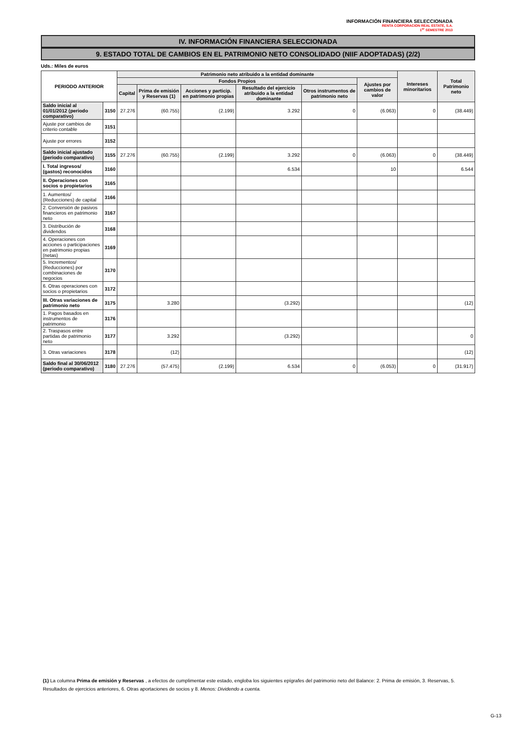INFORMACIÓN FINANCIERA SELECCIONADA
RENTA CORPORACION REAL ESTATE, S.A.
1<sup>er</sup> SEMESTRE 2013
IV. INFORMACIÓN FINANCIERA SELECCIONADA
9. ESTADO TOTAL DE CAMBIOS EN EL PATRIMONIO NETO CONSOLIDADO (NIIF ADOPTADAS) (2/2)
Uds.: Miles de euros
| PERIODO ANTERIOR | | Patrimonio neto atribuido a la entidad dominante | | | | | | Intereses minoritarios | Total Patrimonio neto |
| --- | --- | --- | --- | --- | --- | --- | --- | --- | --- |
| | | Fondos Propios | | | | | Ajustes por cambios de valor | | |
| | | Capital | Prima de emisión y Reservas (1) | Acciones y particip. en patrimonio propias | Resultado del ejercicio atribuido a la entidad dominante | Otros instrumentos de patrimonio neto | | | |
| Saldo inicial al 01/01/2012 (periodo comparativo) | 3150 | 27.276 | (60.755) | (2.199) | 3.292 | 0 | (6.063) | 0 | (38.449) |
| Ajuste por cambios de criterio contable | 3151 | | | | | | | | |
| Ajuste por errores | 3152 | | | | | | | | |
| Saldo inicial ajustado (periodo comparativo) | 3155 | 27.276 | (60.755) | (2.199) | 3.292 | 0 | (6.063) | 0 | (38.449) |
| I. Total ingresos/ (gastos) reconocidos | 3160 | | | | 6.534 | | 10 | | 6.544 |
| II. Operaciones con socios o propietarios | 3165 | | | | | | | | |
| 1. Aumentos/ (Reducciones) de capital | 3166 | | | | | | | | |
| 2. Conversión de pasivos financieros en patrimonio neto | 3167 | | | | | | | | |
| 3. Distribución de dividendos | 3168 | | | | | | | | |
| 4. Operaciones con acciones o participaciones en patrimonio propias (netas) | 3169 | | | | | | | | |
| 5. Incrementos/ (Reducciones) por combinaciones de negocios | 3170 | | | | | | | | |
| 6. Otras operaciones con socios o propietarios | 3172 | | | | | | | | |
| III. Otras variaciones de patrimonio neto | 3175 | | 3.280 | | (3.292) | | | | (12) |
| 1. Pagos basados en instrumentos de patrimonio | 3176 | | | | | | | | |
| 2. Traspasos entre partidas de patrimonio neto | 3177 | | 3.292 | | (3.292) | | | | 0 |
| 3. Otras variaciones | 3178 | | (12) | | | | | | (12) |
| Saldo final al 30/06/2012 (periodo comparativo) | 3180 | 27.276 | (57.475) | (2.199) | 6.534 | 0 | (6.053) | 0 | (31.917) |
(1) La columna Prima de emisión y Reservas , a efectos de cumplimentar este estado, engloba los siguientes epígrafes del patrimonio neto del Balance: 2. Prima de emisión, 3. Reservas, 5. Resultados de ejercicios anteriores, 6. Otras aportaciones de socios y 8. Menos: Dividendo a cuenta.
G-13